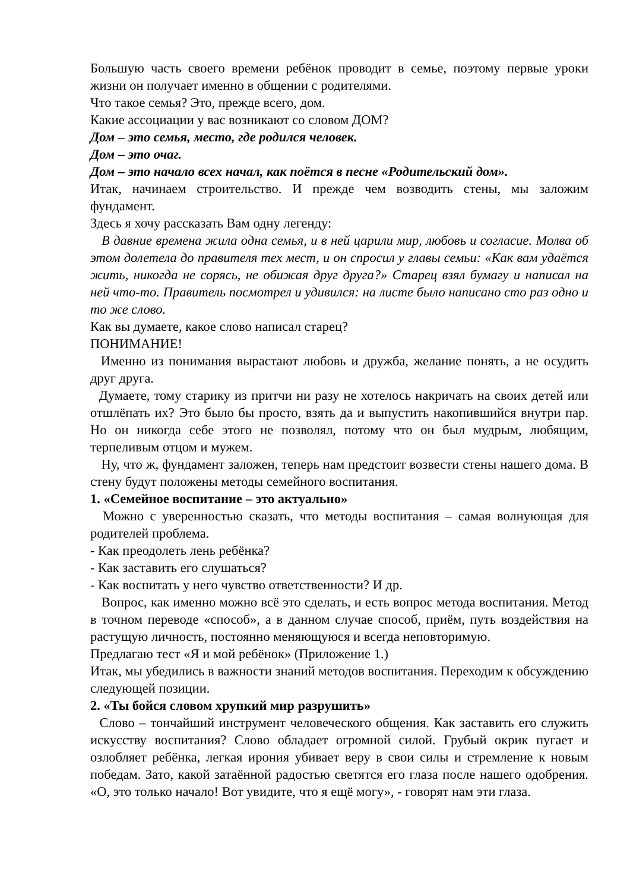Большую часть своего времени ребёнок проводит в семье, поэтому первые уроки жизни он получает именно в общении с родителями.
Что такое семья? Это, прежде всего, дом.
Какие ассоциации у вас возникают со словом ДОМ?
Дом – это семья, место, где родился человек.
Дом – это очаг.
Дом – это начало всех начал, как поётся в песне «Родительский дом».
Итак, начинаем строительство. И прежде чем возводить стены, мы заложим фундамент.
Здесь я хочу рассказать Вам одну легенду:
В давние времена жила одна семья, и в ней царили мир, любовь и согласие. Молва об этом долетела до правителя тех мест, и он спросил у главы семьи: «Как вам удаётся жить, никогда не сорясь, не обижая друг друга?» Старец взял бумагу и написал на ней что-то. Правитель посмотрел и удивился: на листе было написано сто раз одно и то же слово.
Как вы думаете, какое слово написал старец?
ПОНИМАНИЕ!
Именно из понимания вырастают любовь и дружба, желание понять, а не осудить друг друга.
Думаете, тому старику из притчи ни разу не хотелось накричать на своих детей или отшлёпать их? Это было бы просто, взять да и выпустить накопившийся внутри пар. Но он никогда себе этого не позволял, потому что он был мудрым, любящим, терпеливым отцом и мужем.
Ну, что ж, фундамент заложен, теперь нам предстоит возвести стены нашего дома. В стену будут положены методы семейного воспитания.
1. «Семейное воспитание – это актуально»
Можно с уверенностью сказать, что методы воспитания – самая волнующая для родителей проблема.
- Как преодолеть лень ребёнка?
- Как заставить его слушаться?
- Как воспитать у него чувство ответственности? И др.
Вопрос, как именно можно всё это сделать, и есть вопрос метода воспитания. Метод в точном переводе «способ», а в данном случае способ, приём, путь воздействия на растущую личность, постоянно меняющуюся и всегда неповторимую.
Предлагаю тест «Я и мой ребёнок» (Приложение 1.)
Итак, мы убедились в важности знаний методов воспитания. Переходим к обсуждению следующей позиции.
2. «Ты бойся словом хрупкий мир разрушить»
Слово – тончайший инструмент человеческого общения. Как заставить его служить искусству воспитания? Слово обладает огромной силой. Грубый окрик пугает и озлобляет ребёнка, легкая ирония убивает веру в свои силы и стремление к новым победам. Зато, какой затаённой радостью светятся его глаза после нашего одобрения. «О, это только начало! Вот увидите, что я ещё могу», - говорят нам эти глаза.